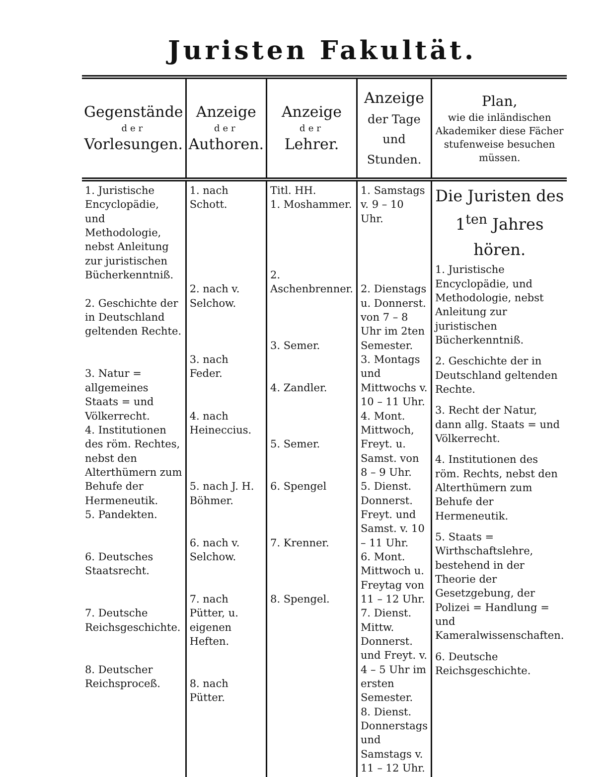Juristen Fakultät.
| Gegenstände der Vorlesungen. | Anzeige der Authoren. | Anzeige der Lehrer. | Anzeige der Tage und Stunden. | Plan, wie die inländischen Akademiker diese Fächer stufenweise besuchen müssen. |
| --- | --- | --- | --- | --- |
| 1. Juristische Encyclopädie, und Methodologie, nebst Anleitung zur juristischen Bücherkenntniß. 2. Geschichte der in Deutschland geltenden Rechte. 3. Natur = allgemeines Staats = und Völkerrecht. 4. Institutionen des röm. Rechtes, nebst den Alterthümern zum Behufe der Hermeneutik. 5. Pandekten. 6. Deutsches Staatsrecht. 7. Deutsche Reichsgeschichte. 8. Deutscher Reichsproceß. | 1. nach Schott. 2. nach v. Selchow. 3. nach Feder. 4. nach Heineccius. 5. nach J. H. Böhmer. 6. nach v. Selchow. 7. nach Pütter, u. eigenen Heften. 8. nach Pütter. | Titl. HH. 1. Moshammer. 2. Aschenbrenner. 3. Semer. 4. Zandler. 5. Semer. 6. Spengel 7. Krenner. 8. Spengel. | 1. Samstags v. 9 – 10 Uhr. 2. Dienstags u. Donnerst. von 7 – 8 Uhr im 2ten Semester. 3. Montags und Mittwochs v. 10 – 11 Uhr. 4. Mont. Mittwoch, Freyt. u. Samst. von 8 – 9 Uhr. 5. Dienst. Donnerst. Freyt. und Samst. v. 10 – 11 Uhr. 6. Mont. Mittwoch u. Freytag von 11 – 12 Uhr. 7. Dienst. Mittw. Donnerst. und Freyt. v. 4 – 5 Uhr im ersten Semester. 8. Dienst. Donnerstags und Samstags v. 11 – 12 Uhr. | Die Juristen des 1<sup>ten</sup> Jahres hören. 1. Juristische Encyclopädie, und Methodologie, nebst Anleitung zur juristischen Bücherkenntniß. 2. Geschichte der in Deutschland geltenden Rechte. 3. Recht der Natur, dann allg. Staats = und Völkerrecht. 4. Institutionen des röm. Rechts, nebst den Alterthümern zum Behufe der Hermeneutik. 5. Staats = Wirthschaftslehre, bestehend in der Theorie der Gesetzgebung, der Polizei = Handlung = und Kameralwissenschaften. 6. Deutsche Reichsgeschichte. |